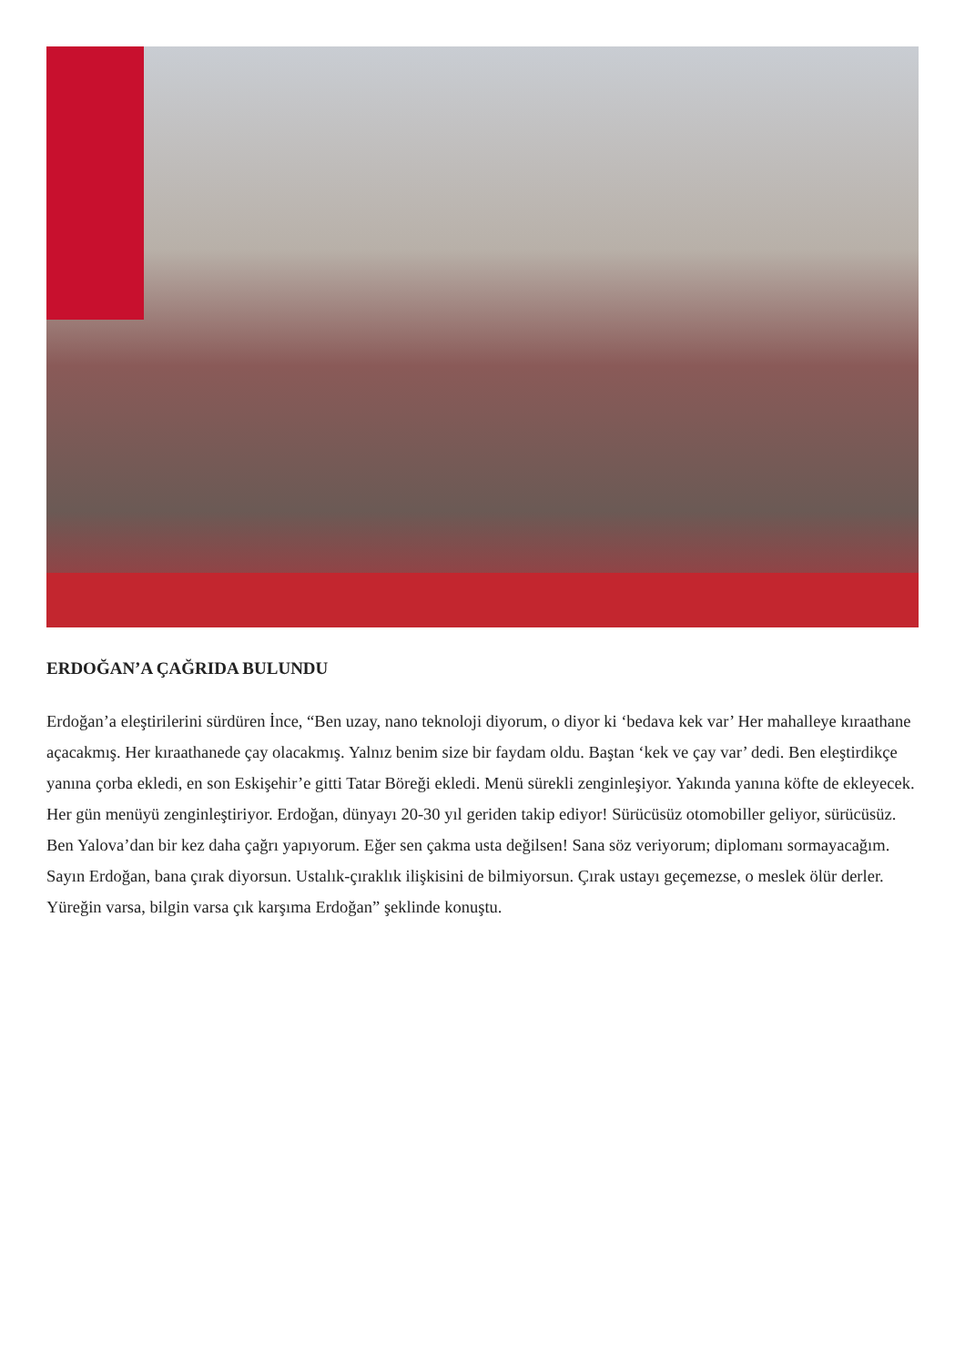ERDOĞAN’A ÇAĞRIDA BULUNDU
Erdoğan’a eleştirilerini sürdüren İnce, “Ben uzay, nano teknoloji diyorum, o diyor ki ‘bedava kek var’ Her mahalleye kıraathane açacakmış. Her kıraathanede çay olacakmış. Yalnız benim size bir faydam oldu. Baştan ‘kek ve çay var’ dedi. Ben eleştirdikçe yanına çorba ekledi, en son Eskişehir’e gitti Tatar Böreği ekledi. Menü sürekli zenginleşiyor. Yakında yanına köfte de ekleyecek. Her gün menüyü zenginleştiriyor. Erdoğan, dünyayı 20-30 yıl geriden takip ediyor! Sürücüsüz otomobiller geliyor, sürücüsüz. Ben Yalova’dan bir kez daha çağrı yapıyorum. Eğer sen çakma usta değilsen! Sana söz veriyorum; diplomanı sormayacağım. Sayın Erdoğan, bana çırak diyorsun. Ustalık-çıraklık ilişkisini de bilmiyorsun. Çırak ustayı geçemezse, o meslek ölür derler. Yüreğin varsa, bilgin varsa çık karşıma Erdoğan” şeklinde konuştu.